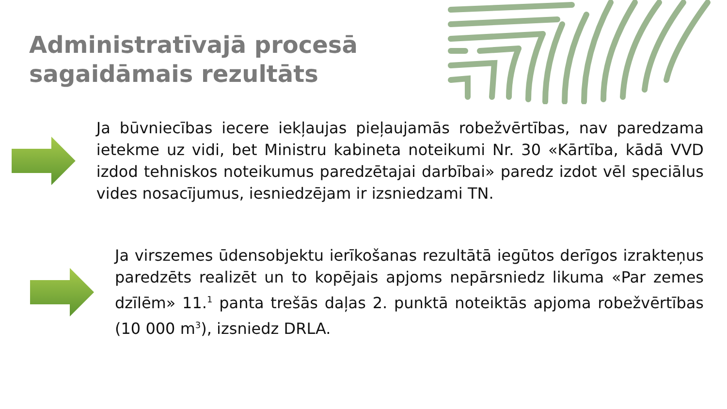Administratīvajā procesā
sagaidāmais rezultāts
Ja būvniecības iecere iekļaujas pieļaujamās robežvērtības, nav paredzama ietekme uz vidi, bet Ministru kabineta noteikumi Nr. 30 «Kārtība, kādā VVD izdod tehniskos noteikumus paredzētajai darbībai» paredz izdot vēl speciālus vides nosacījumus, iesniedzējam ir izsniedzami TN.
Ja virszemes ūdensobjektu ierīkošanas rezultātā iegūtos derīgos izrakteņus paredzēts realizēt un to kopējais apjoms nepārsniedz likuma «Par zemes dzīlēm» 11.<sup>1</sup> panta trešās daļas 2. punktā noteiktās apjoma robežvērtības (10 000 m<sup>3</sup>), izsniedz DRLA.